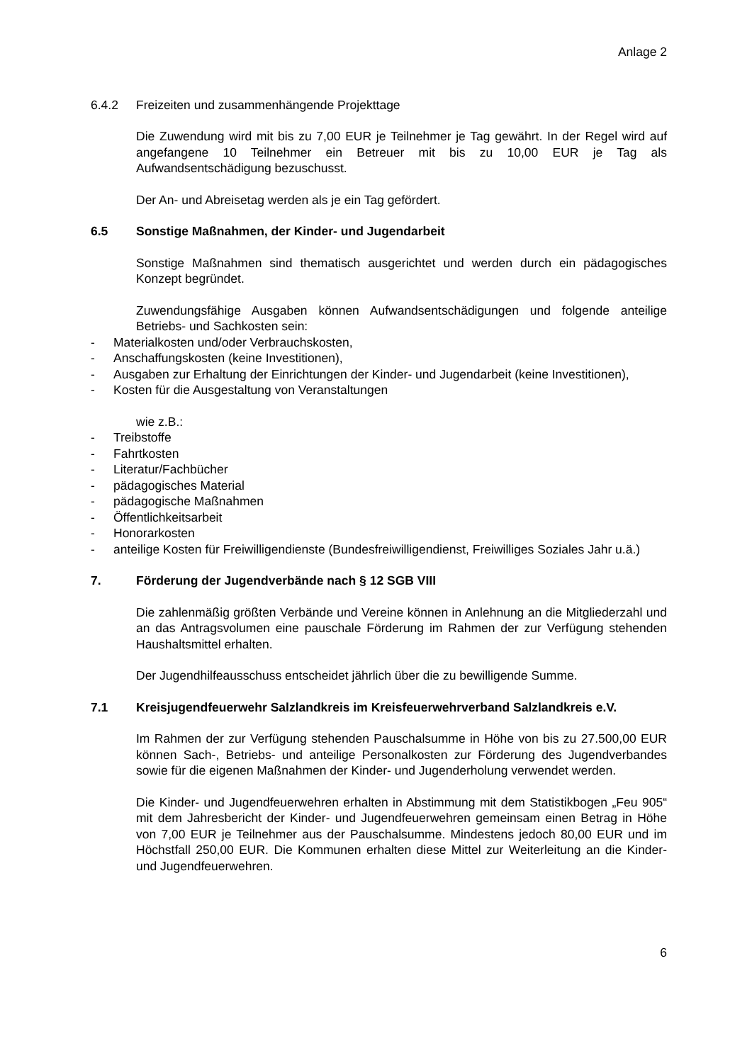Anlage 2
6.4.2 Freizeiten und zusammenhängende Projekttage
Die Zuwendung wird mit bis zu 7,00 EUR je Teilnehmer je Tag gewährt. In der Regel wird auf angefangene 10 Teilnehmer ein Betreuer mit bis zu 10,00 EUR je Tag als Aufwandsentschädigung bezuschusst.
Der An- und Abreisetag werden als je ein Tag gefördert.
6.5 Sonstige Maßnahmen, der Kinder- und Jugendarbeit
Sonstige Maßnahmen sind thematisch ausgerichtet und werden durch ein pädagogisches Konzept begründet.
Zuwendungsfähige Ausgaben können Aufwandsentschädigungen und folgende anteilige Betriebs- und Sachkosten sein:
- Materialkosten und/oder Verbrauchskosten,
- Anschaffungskosten (keine Investitionen),
- Ausgaben zur Erhaltung der Einrichtungen der Kinder- und Jugendarbeit (keine Investitionen),
- Kosten für die Ausgestaltung von Veranstaltungen
wie z.B.:
- Treibstoffe
- Fahrtkosten
- Literatur/Fachbücher
- pädagogisches Material
- pädagogische Maßnahmen
- Öffentlichkeitsarbeit
- Honorarkosten
- anteilige Kosten für Freiwilligendienste (Bundesfreiwilligendienst, Freiwilliges Soziales Jahr u.ä.)
7. Förderung der Jugendverbände nach § 12 SGB VIII
Die zahlenmäßig größten Verbände und Vereine können in Anlehnung an die Mitgliederzahl und an das Antragsvolumen eine pauschale Förderung im Rahmen der zur Verfügung stehenden Haushaltsmittel erhalten.
Der Jugendhilfeausschuss entscheidet jährlich über die zu bewilligende Summe.
7.1 Kreisjugendfeuerwehr Salzlandkreis im Kreisfeuerwehrverband Salzlandkreis e.V.
Im Rahmen der zur Verfügung stehenden Pauschalsumme in Höhe von bis zu 27.500,00 EUR können Sach-, Betriebs- und anteilige Personalkosten zur Förderung des Jugendverbandes sowie für die eigenen Maßnahmen der Kinder- und Jugenderholung verwendet werden.
Die Kinder- und Jugendfeuerwehren erhalten in Abstimmung mit dem Statistikbogen „Feu 905“ mit dem Jahresbericht der Kinder- und Jugendfeuerwehren gemeinsam einen Betrag in Höhe von 7,00 EUR je Teilnehmer aus der Pauschalsumme. Mindestens jedoch 80,00 EUR und im Höchstfall 250,00 EUR. Die Kommunen erhalten diese Mittel zur Weiterleitung an die Kinder- und Jugendfeuerwehren.
6